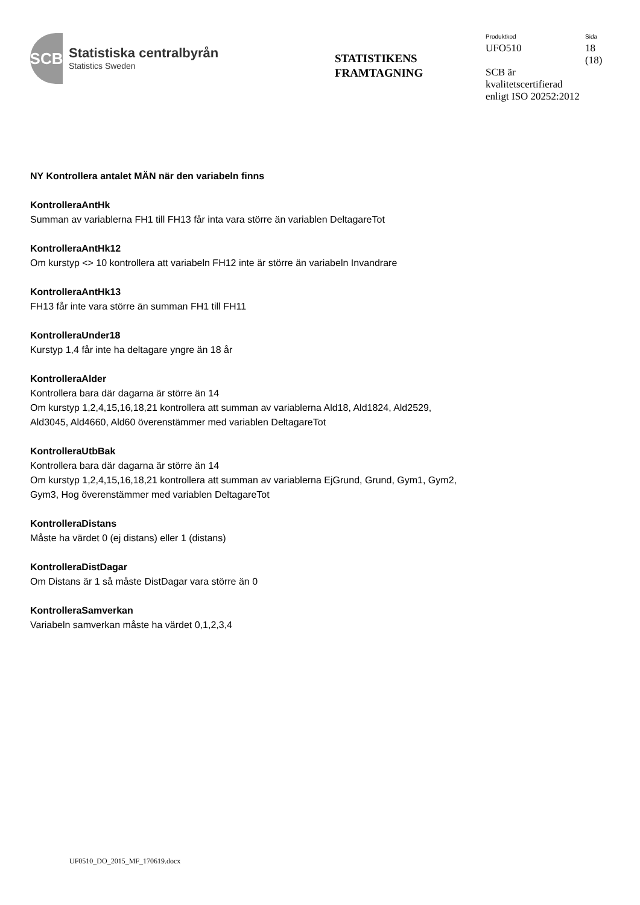SCB
Statistiska centralbyrån
Statistics Sweden
STATISTIKENS
FRAMTAGNING
Produktkod Sida
UFO510 18
(18)
SCB är
kvalitetscertifierad
enligt ISO 20252:2012
NY Kontrollera antalet MÄN när den variabeln finns
KontrolleraAntHk
Summan av variablerna FH1 till FH13 får inta vara större än variablen DeltagareTot
KontrolleraAntHk12
Om kurstyp <> 10 kontrollera att variabeln FH12 inte är större än variabeln Invandrare
KontrolleraAntHk13
FH13 får inte vara större än summan FH1 till FH11
KontrolleraUnder18
Kurstyp 1,4 får inte ha deltagare yngre än 18 år
KontrolleraAlder
Kontrollera bara där dagarna är större än 14
Om kurstyp 1,2,4,15,16,18,21 kontrollera att summan av variablerna Ald18, Ald1824, Ald2529,
Ald3045, Ald4660, Ald60 överenstämmer med variablen DeltagareTot
KontrolleraUtbBak
Kontrollera bara där dagarna är större än 14
Om kurstyp 1,2,4,15,16,18,21 kontrollera att summan av variablerna EjGrund, Grund, Gym1, Gym2,
Gym3, Hog överenstämmer med variablen DeltagareTot
KontrolleraDistans
Måste ha värdet 0 (ej distans) eller 1 (distans)
KontrolleraDistDagar
Om Distans är 1 så måste DistDagar vara större än 0
KontrolleraSamverkan
Variabeln samverkan måste ha värdet 0,1,2,3,4
UF0510_DO_2015_MF_170619.docx